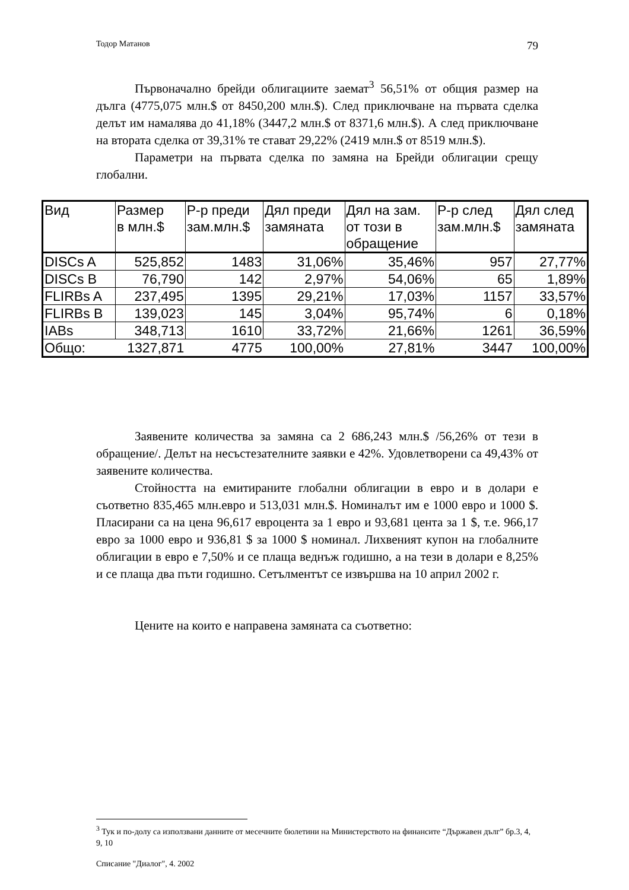Тодор Матанов 79
Първоначално брейди облигациите заемат<sup>3</sup> 56,51% от общия размер на дълга (4775,075 млн.$ от 8450,200 млн.$). След приключване на първата сделка делът им намалява до 41,18% (3447,2 млн.$ от 8371,6 млн.$). А след приключване на втората сделка от 39,31% те стават 29,22% (2419 млн.$ от 8519 млн.$).
Параметри на първата сделка по замяна на Брейди облигации срещу глобални.
| Вид | Размер в млн.$ | Р-р преди зам.млн.$ | Дял преди замяната | Дял на зам. от този в обращение | Р-р след зам.млн.$ | Дял след замяната |
| --- | --- | --- | --- | --- | --- | --- |
| DISCs A | 525,852 | 1483 | 31,06% | 35,46% | 957 | 27,77% |
| DISCs B | 76,790 | 142 | 2,97% | 54,06% | 65 | 1,89% |
| FLIRBs A | 237,495 | 1395 | 29,21% | 17,03% | 1157 | 33,57% |
| FLIRBs B | 139,023 | 145 | 3,04% | 95,74% | 6 | 0,18% |
| IABs | 348,713 | 1610 | 33,72% | 21,66% | 1261 | 36,59% |
| Общо: | 1327,871 | 4775 | 100,00% | 27,81% | 3447 | 100,00% |
Заявените количества за замяна са 2 686,243 млн.$ /56,26% от тези в обращение/. Делът на несъстезателните заявки е 42%. Удовлетворени са 49,43% от заявените количества.
Стойността на емитираните глобални облигации в евро и в долари е съответно 835,465 млн.евро и 513,031 млн.$. Номиналът им е 1000 евро и 1000 $. Пласирани са на цена 96,617 евроцента за 1 евро и 93,681 цента за 1 $, т.е. 966,17 евро за 1000 евро и 936,81 $ за 1000 $ номинал. Лихвеният купон на глобалните облигации в евро е 7,50% и се плаща веднъж годишно, а на тези в долари е 8,25% и се плаща два пъти годишно. Сетълментът се извършва на 10 април 2002 г.
Цените на които е направена замяната са съответно:
<sup>3</sup> Тук и по-долу са използвани данните от месечните бюлетини на Министерството на финансите “Държавен дълг” бр.3, 4, 9, 10
Списание "Диалог", 4. 2002